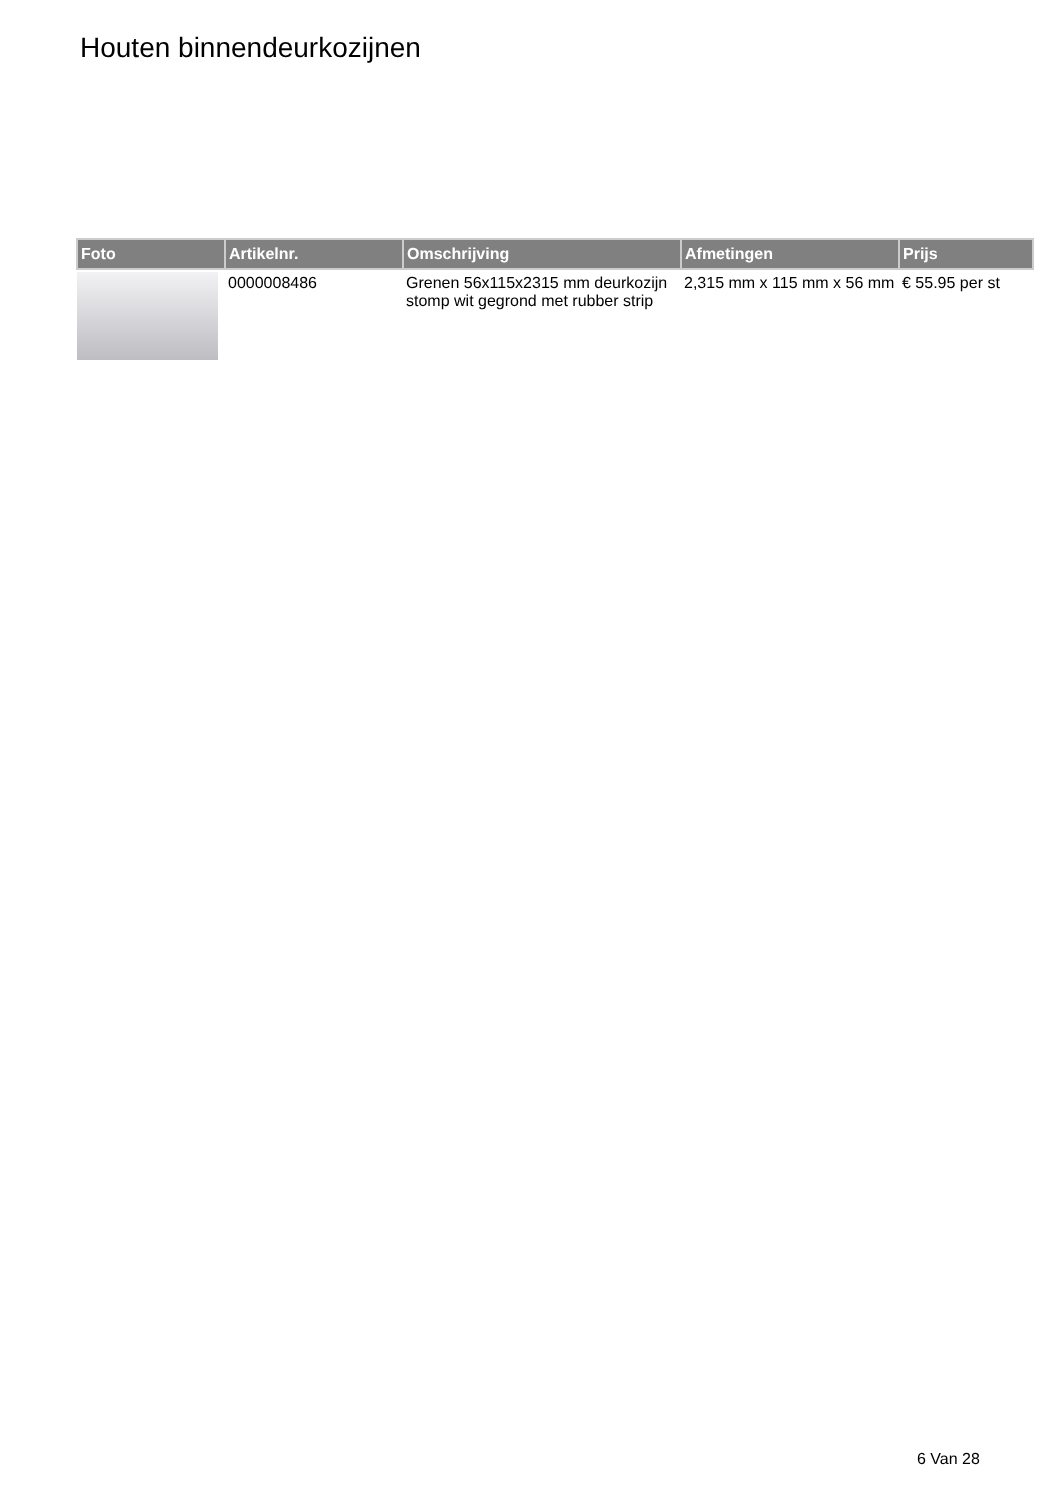Houten binnendeurkozijnen
| Foto | Artikelnr. | Omschrijving | Afmetingen | Prijs |
| --- | --- | --- | --- | --- |
| | 0000008486 | Grenen 56x115x2315 mm deurkozijn stomp wit gegrond met rubber strip | 2,315 mm x 115 mm x 56 mm | € 55.95 per st |
6 Van 28